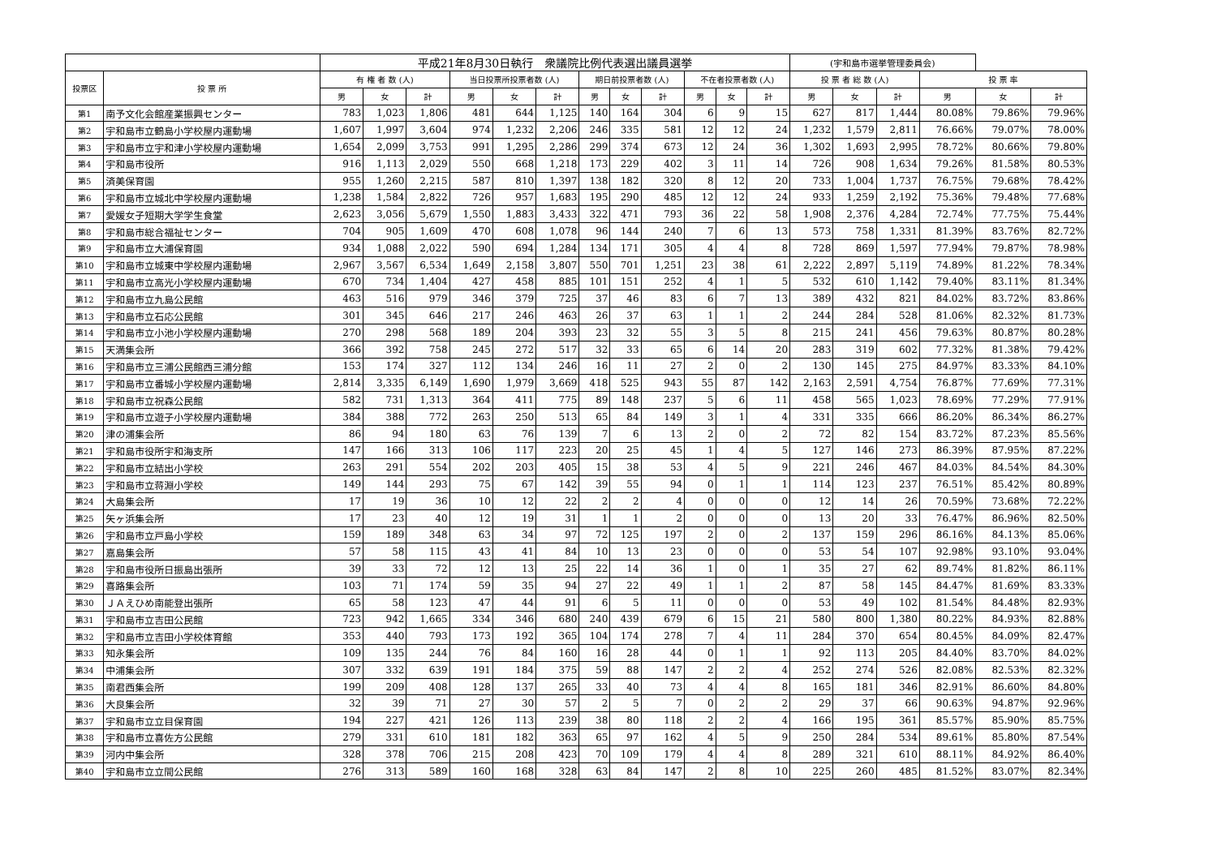| | | 平成21年8月30日執行 衆議院比例代表選出議員選挙 | | | | | | | | | | | | (宇和島市選挙管理委員会) | | | | | |
| --- | --- | --- | --- | --- | --- | --- | --- | --- | --- | --- | --- | --- | --- | --- | --- | --- | --- | --- | --- |
| 投票区 | 投 票 所 | 有 権 者 数 (人) | | | 当日投票所投票者数 (人) | | | 期日前投票者数 (人) | | | 不在者投票者数 (人) | | | 投 票 者 総 数 (人) | | | 投 票 率 | | |
| | | 男 | 女 | 計 | 男 | 女 | 計 | 男 | 女 | 計 | 男 | 女 | 計 | 男 | 女 | 計 | 男 | 女 | 計 |
| 第1 | 南予文化会館産業振興センター | 783 | 1,023 | 1,806 | 481 | 644 | 1,125 | 140 | 164 | 304 | 6 | 9 | 15 | 627 | 817 | 1,444 | 80.08% | 79.86% | 79.96% |
| 第2 | 宇和島市立鶴島小学校屋内運動場 | 1,607 | 1,997 | 3,604 | 974 | 1,232 | 2,206 | 246 | 335 | 581 | 12 | 12 | 24 | 1,232 | 1,579 | 2,811 | 76.66% | 79.07% | 78.00% |
| 第3 | 宇和島市立宇和津小学校屋内運動場 | 1,654 | 2,099 | 3,753 | 991 | 1,295 | 2,286 | 299 | 374 | 673 | 12 | 24 | 36 | 1,302 | 1,693 | 2,995 | 78.72% | 80.66% | 79.80% |
| 第4 | 宇和島市役所 | 916 | 1,113 | 2,029 | 550 | 668 | 1,218 | 173 | 229 | 402 | 3 | 11 | 14 | 726 | 908 | 1,634 | 79.26% | 81.58% | 80.53% |
| 第5 | 済美保育園 | 955 | 1,260 | 2,215 | 587 | 810 | 1,397 | 138 | 182 | 320 | 8 | 12 | 20 | 733 | 1,004 | 1,737 | 76.75% | 79.68% | 78.42% |
| 第6 | 宇和島市立城北中学校屋内運動場 | 1,238 | 1,584 | 2,822 | 726 | 957 | 1,683 | 195 | 290 | 485 | 12 | 12 | 24 | 933 | 1,259 | 2,192 | 75.36% | 79.48% | 77.68% |
| 第7 | 愛媛女子短期大学学生食堂 | 2,623 | 3,056 | 5,679 | 1,550 | 1,883 | 3,433 | 322 | 471 | 793 | 36 | 22 | 58 | 1,908 | 2,376 | 4,284 | 72.74% | 77.75% | 75.44% |
| 第8 | 宇和島市総合福祉センター | 704 | 905 | 1,609 | 470 | 608 | 1,078 | 96 | 144 | 240 | 7 | 6 | 13 | 573 | 758 | 1,331 | 81.39% | 83.76% | 82.72% |
| 第9 | 宇和島市立大浦保育園 | 934 | 1,088 | 2,022 | 590 | 694 | 1,284 | 134 | 171 | 305 | 4 | 4 | 8 | 728 | 869 | 1,597 | 77.94% | 79.87% | 78.98% |
| 第10 | 宇和島市立城東中学校屋内運動場 | 2,967 | 3,567 | 6,534 | 1,649 | 2,158 | 3,807 | 550 | 701 | 1,251 | 23 | 38 | 61 | 2,222 | 2,897 | 5,119 | 74.89% | 81.22% | 78.34% |
| 第11 | 宇和島市立高光小学校屋内運動場 | 670 | 734 | 1,404 | 427 | 458 | 885 | 101 | 151 | 252 | 4 | 1 | 5 | 532 | 610 | 1,142 | 79.40% | 83.11% | 81.34% |
| 第12 | 宇和島市立九島公民館 | 463 | 516 | 979 | 346 | 379 | 725 | 37 | 46 | 83 | 6 | 7 | 13 | 389 | 432 | 821 | 84.02% | 83.72% | 83.86% |
| 第13 | 宇和島市立石応公民館 | 301 | 345 | 646 | 217 | 246 | 463 | 26 | 37 | 63 | 1 | 1 | 2 | 244 | 284 | 528 | 81.06% | 82.32% | 81.73% |
| 第14 | 宇和島市立小池小学校屋内運動場 | 270 | 298 | 568 | 189 | 204 | 393 | 23 | 32 | 55 | 3 | 5 | 8 | 215 | 241 | 456 | 79.63% | 80.87% | 80.28% |
| 第15 | 天満集会所 | 366 | 392 | 758 | 245 | 272 | 517 | 32 | 33 | 65 | 6 | 14 | 20 | 283 | 319 | 602 | 77.32% | 81.38% | 79.42% |
| 第16 | 宇和島市立三浦公民館西三浦分館 | 153 | 174 | 327 | 112 | 134 | 246 | 16 | 11 | 27 | 2 | 0 | 2 | 130 | 145 | 275 | 84.97% | 83.33% | 84.10% |
| 第17 | 宇和島市立番城小学校屋内運動場 | 2,814 | 3,335 | 6,149 | 1,690 | 1,979 | 3,669 | 418 | 525 | 943 | 55 | 87 | 142 | 2,163 | 2,591 | 4,754 | 76.87% | 77.69% | 77.31% |
| 第18 | 宇和島市立祝森公民館 | 582 | 731 | 1,313 | 364 | 411 | 775 | 89 | 148 | 237 | 5 | 6 | 11 | 458 | 565 | 1,023 | 78.69% | 77.29% | 77.91% |
| 第19 | 宇和島市立遊子小学校屋内運動場 | 384 | 388 | 772 | 263 | 250 | 513 | 65 | 84 | 149 | 3 | 1 | 4 | 331 | 335 | 666 | 86.20% | 86.34% | 86.27% |
| 第20 | 津の浦集会所 | 86 | 94 | 180 | 63 | 76 | 139 | 7 | 6 | 13 | 2 | 0 | 2 | 72 | 82 | 154 | 83.72% | 87.23% | 85.56% |
| 第21 | 宇和島市役所宇和海支所 | 147 | 166 | 313 | 106 | 117 | 223 | 20 | 25 | 45 | 1 | 4 | 5 | 127 | 146 | 273 | 86.39% | 87.95% | 87.22% |
| 第22 | 宇和島市立結出小学校 | 263 | 291 | 554 | 202 | 203 | 405 | 15 | 38 | 53 | 4 | 5 | 9 | 221 | 246 | 467 | 84.03% | 84.54% | 84.30% |
| 第23 | 宇和島市立蒋淵小学校 | 149 | 144 | 293 | 75 | 67 | 142 | 39 | 55 | 94 | 0 | 1 | 1 | 114 | 123 | 237 | 76.51% | 85.42% | 80.89% |
| 第24 | 大島集会所 | 17 | 19 | 36 | 10 | 12 | 22 | 2 | 2 | 4 | 0 | 0 | 0 | 12 | 14 | 26 | 70.59% | 73.68% | 72.22% |
| 第25 | 矢ヶ浜集会所 | 17 | 23 | 40 | 12 | 19 | 31 | 1 | 1 | 2 | 0 | 0 | 0 | 13 | 20 | 33 | 76.47% | 86.96% | 82.50% |
| 第26 | 宇和島市立戸島小学校 | 159 | 189 | 348 | 63 | 34 | 97 | 72 | 125 | 197 | 2 | 0 | 2 | 137 | 159 | 296 | 86.16% | 84.13% | 85.06% |
| 第27 | 嘉島集会所 | 57 | 58 | 115 | 43 | 41 | 84 | 10 | 13 | 23 | 0 | 0 | 0 | 53 | 54 | 107 | 92.98% | 93.10% | 93.04% |
| 第28 | 宇和島市役所日振島出張所 | 39 | 33 | 72 | 12 | 13 | 25 | 22 | 14 | 36 | 1 | 0 | 1 | 35 | 27 | 62 | 89.74% | 81.82% | 86.11% |
| 第29 | 喜路集会所 | 103 | 71 | 174 | 59 | 35 | 94 | 27 | 22 | 49 | 1 | 1 | 2 | 87 | 58 | 145 | 84.47% | 81.69% | 83.33% |
| 第30 | ＪＡえひめ南能登出張所 | 65 | 58 | 123 | 47 | 44 | 91 | 6 | 5 | 11 | 0 | 0 | 0 | 53 | 49 | 102 | 81.54% | 84.48% | 82.93% |
| 第31 | 宇和島市立吉田公民館 | 723 | 942 | 1,665 | 334 | 346 | 680 | 240 | 439 | 679 | 6 | 15 | 21 | 580 | 800 | 1,380 | 80.22% | 84.93% | 82.88% |
| 第32 | 宇和島市立吉田小学校体育館 | 353 | 440 | 793 | 173 | 192 | 365 | 104 | 174 | 278 | 7 | 4 | 11 | 284 | 370 | 654 | 80.45% | 84.09% | 82.47% |
| 第33 | 知永集会所 | 109 | 135 | 244 | 76 | 84 | 160 | 16 | 28 | 44 | 0 | 1 | 1 | 92 | 113 | 205 | 84.40% | 83.70% | 84.02% |
| 第34 | 中浦集会所 | 307 | 332 | 639 | 191 | 184 | 375 | 59 | 88 | 147 | 2 | 2 | 4 | 252 | 274 | 526 | 82.08% | 82.53% | 82.32% |
| 第35 | 南君西集会所 | 199 | 209 | 408 | 128 | 137 | 265 | 33 | 40 | 73 | 4 | 4 | 8 | 165 | 181 | 346 | 82.91% | 86.60% | 84.80% |
| 第36 | 大良集会所 | 32 | 39 | 71 | 27 | 30 | 57 | 2 | 5 | 7 | 0 | 2 | 2 | 29 | 37 | 66 | 90.63% | 94.87% | 92.96% |
| 第37 | 宇和島市立立目保育園 | 194 | 227 | 421 | 126 | 113 | 239 | 38 | 80 | 118 | 2 | 2 | 4 | 166 | 195 | 361 | 85.57% | 85.90% | 85.75% |
| 第38 | 宇和島市立喜佐方公民館 | 279 | 331 | 610 | 181 | 182 | 363 | 65 | 97 | 162 | 4 | 5 | 9 | 250 | 284 | 534 | 89.61% | 85.80% | 87.54% |
| 第39 | 河内中集会所 | 328 | 378 | 706 | 215 | 208 | 423 | 70 | 109 | 179 | 4 | 4 | 8 | 289 | 321 | 610 | 88.11% | 84.92% | 86.40% |
| 第40 | 宇和島市立立間公民館 | 276 | 313 | 589 | 160 | 168 | 328 | 63 | 84 | 147 | 2 | 8 | 10 | 225 | 260 | 485 | 81.52% | 83.07% | 82.34% |